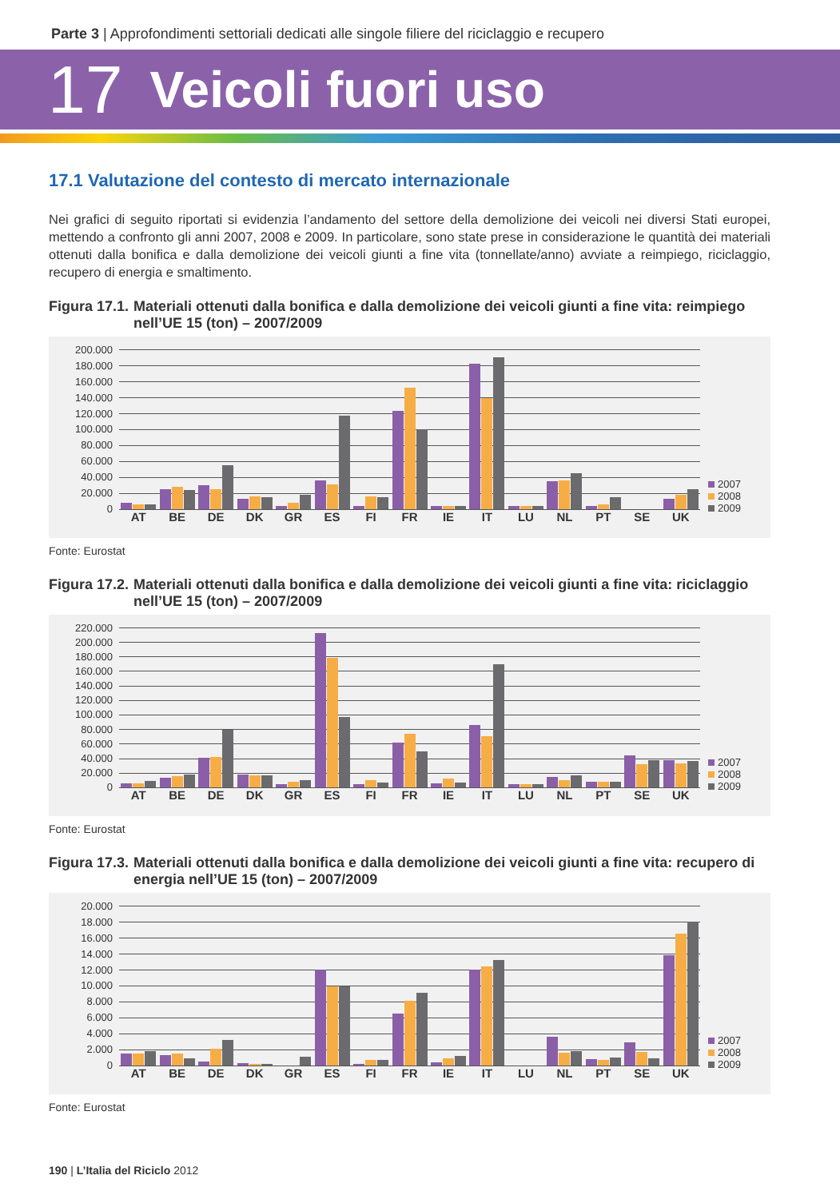Parte 3 | Approfondimenti settoriali dedicati alle singole filiere del riciclaggio e recupero
17 Veicoli fuori uso
17.1 Valutazione del contesto di mercato internazionale
Nei grafici di seguito riportati si evidenzia l’andamento del settore della demolizione dei veicoli nei diversi Stati europei, mettendo a confronto gli anni 2007, 2008 e 2009. In particolare, sono state prese in considerazione le quantità dei materiali ottenuti dalla bonifica e dalla demolizione dei veicoli giunti a fine vita (tonnellate/anno) avviate a reimpiego, riciclaggio, recupero di energia e smaltimento.
Figura 17.1. Materiali ottenuti dalla bonifica e dalla demolizione dei veicoli giunti a fine vita: reimpiego nell’UE 15 (ton) – 2007/2009
200.000
180.000
160.000
140.000
120.000
100.000
80.000
60.000
40.000
20.000
0
AT BE DE DK GR ES FI FR IE IT LU NL PT SE UK
2007
2008
2009
Fonte: Eurostat
Figura 17.2. Materiali ottenuti dalla bonifica e dalla demolizione dei veicoli giunti a fine vita: riciclaggio nell’UE 15 (ton) – 2007/2009
220.000
200.000
180.000
160.000
140.000
120.000
100.000
80.000
60.000
40.000
20.000
0
AT BE DE DK GR ES FI FR IE IT LU NL PT SE UK
2007
2008
2009
Fonte: Eurostat
Figura 17.3. Materiali ottenuti dalla bonifica e dalla demolizione dei veicoli giunti a fine vita: recupero di energia nell’UE 15 (ton) – 2007/2009
20.000
18.000
16.000
14.000
12.000
10.000
8.000
6.000
4.000
2.000
0
AT BE DE DK GR ES FI FR IE IT LU NL PT SE UK
2007
2008
2009
Fonte: Eurostat
190 | L’Italia del Riciclo 2012